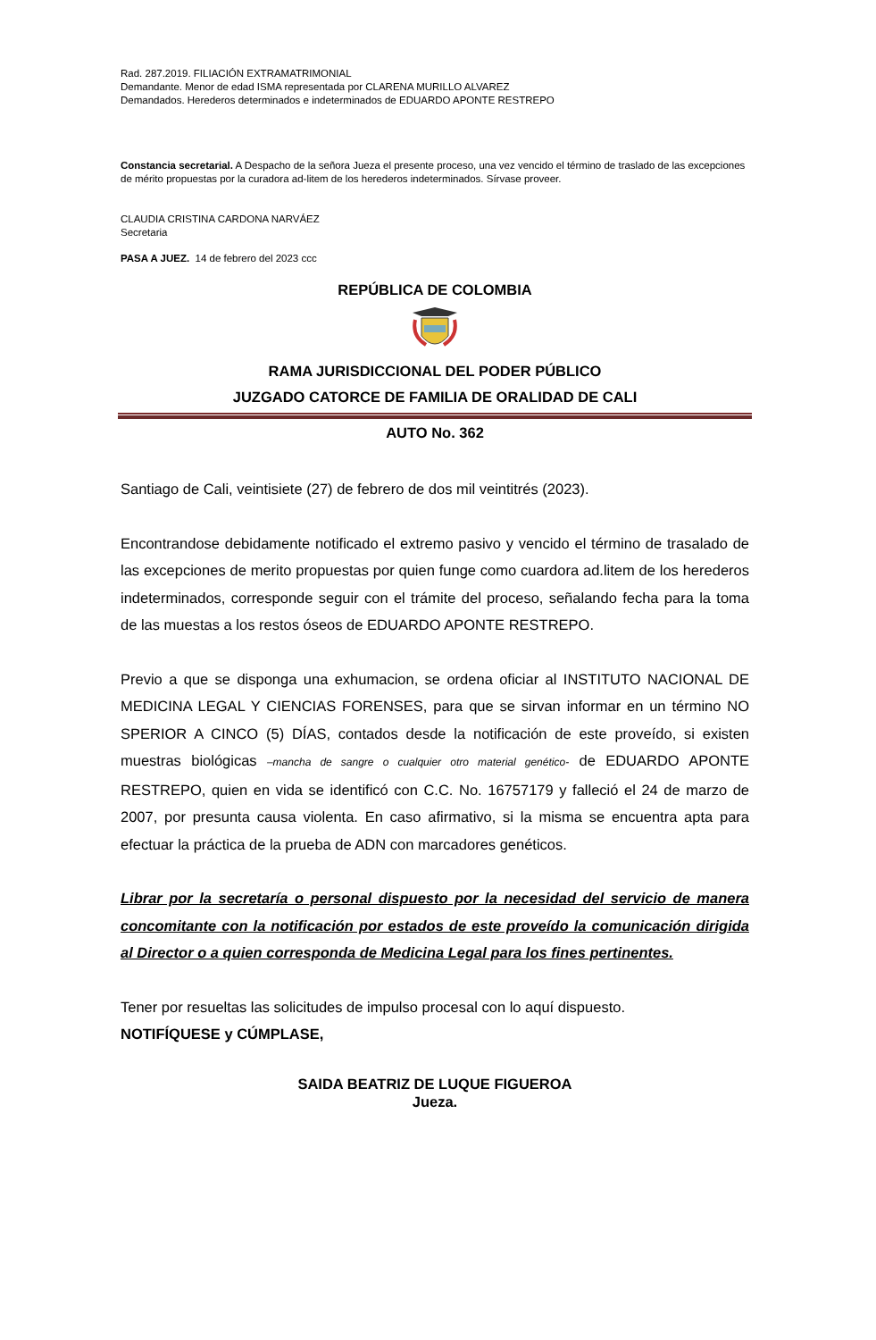Rad. 287.2019. FILIACIÓN EXTRAMATRIMONIAL
Demandante. Menor de edad ISMA representada por CLARENA MURILLO ALVAREZ
Demandados. Herederos determinados e indeterminados de EDUARDO APONTE RESTREPO
Constancia secretarial. A Despacho de la señora Jueza el presente proceso, una vez vencido el término de traslado de las excepciones de mérito propuestas por la curadora ad-litem de los herederos indeterminados. Sírvase proveer.
CLAUDIA CRISTINA CARDONA NARVÁEZ
Secretaria
PASA A JUEZ. 14 de febrero del 2023 ccc
REPÚBLICA DE COLOMBIA
RAMA JURISDICCIONAL DEL PODER PÚBLICO
JUZGADO CATORCE DE FAMILIA DE ORALIDAD DE CALI
AUTO No. 362
Santiago de Cali, veintisiete (27) de febrero de dos mil veintitrés (2023).
Encontrandose debidamente notificado el extremo pasivo y vencido el término de trasalado de las excepciones de merito propuestas por quien funge como cuardora ad.litem de los herederos indeterminados, corresponde seguir con el trámite del proceso, señalando fecha para la toma de las muestas a los restos óseos de EDUARDO APONTE RESTREPO.
Previo a que se disponga una exhumacion, se ordena oficiar al INSTITUTO NACIONAL DE MEDICINA LEGAL Y CIENCIAS FORENSES, para que se sirvan informar en un término NO SPERIOR A CINCO (5) DÍAS, contados desde la notificación de este proveído, si existen muestras biológicas –mancha de sangre o cualquier otro material genético- de EDUARDO APONTE RESTREPO, quien en vida se identificó con C.C. No. 16757179 y falleció el 24 de marzo de 2007, por presunta causa violenta. En caso afirmativo, si la misma se encuentra apta para efectuar la práctica de la prueba de ADN con marcadores genéticos.
Librar por la secretaría o personal dispuesto por la necesidad del servicio de manera concomitante con la notificación por estados de este proveído la comunicación dirigida al Director o a quien corresponda de Medicina Legal para los fines pertinentes.
Tener por resueltas las solicitudes de impulso procesal con lo aquí dispuesto.
NOTIFÍQUESE y CÚMPLASE,
SAIDA BEATRIZ DE LUQUE FIGUEROA
Jueza.